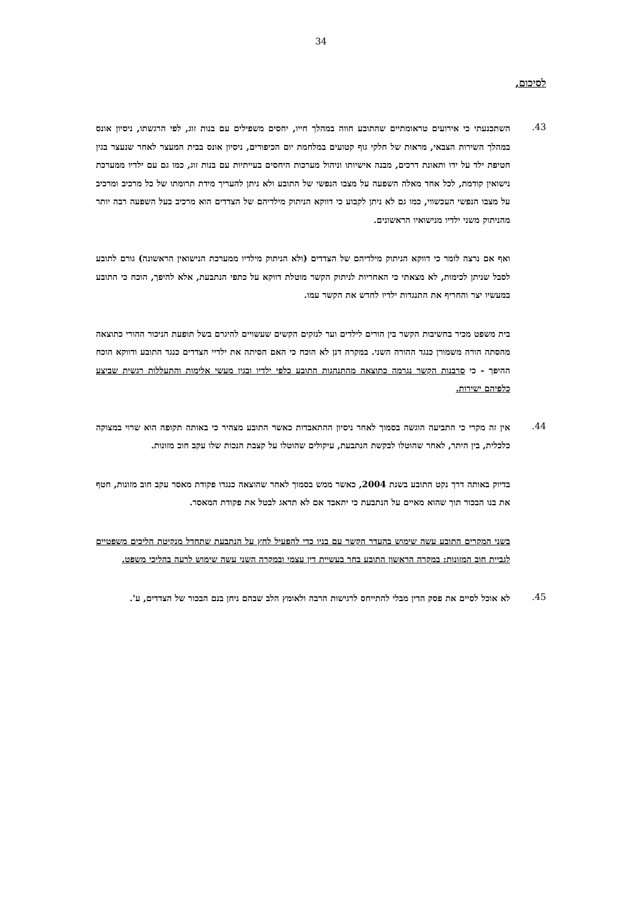34
לסיכום,
43.
השתכנעתי כי אירועים טראומתיים שהתובע חווה במהלך חייו, יחסים משפילים עם בנות זוג, לפי הרגשתו, ניסיון אונס במהלך השירות הצבאי, מראות של חלקי גוף קטועים במלחמת יום הכיפורים, ניסיון אונס בבית המעצר לאחר שנעצר בגין חטיפת ילד על ידו ותאונת דרכים, מבנה אישיותו וניהול מערכות היחסים בעייתיות עם בנות זוג, כמו גם עם ילדיו ממערכת נישואין קודמת, לכל אחד מאלה השפעה על מצבו הנפשי של התובע ולא ניתן להעריך מידת תרומתו של כל מרכיב ומרכיב על מצבו הנפשי העכשווי, כמו גם לא ניתן לקבוע כי דווקא הניתוק מילדיהם של הצדדים הוא מרכיב בעל השפעה רבה יותר מהניתוק משני ילדיו מנישואיו הראשונים.
ואף אם נרצה לומר כי דווקא הניתוק מילדיהם של הצדדים (ולא הניתוק מילדיו ממערכת הנישואין הראשונה) גורם לתובע לסבל שניתן לכימות, לא מצאתי כי האחריות לניתוק הקשר מוטלת דווקא על כתפי הנתבעת, אלא להיפך, הוכח כי התובע במעשיו יצר והחריף את התנגדות ילדיו לחדש את הקשר עמו.
בית משפט מכיר בחשיבות הקשר בין הורים לילדים וער לנזקים הקשים שעשויים להיגרם בשל תופעת הניכור ההורי כתוצאה מהסתה הורה משמורן כנגד ההורה השני. במקרה דנן לא הוכח כי האם הסיתה את ילדיי הצדדים כנגד התובע ודווקא הוכח ההיפך - כי סרבנות הקשר נגרמה כתוצאה מהתנהגות התובע כלפי ילדיו ובגין מעשי אלימות והתעללות רגשית שביצע כלפיהם ישירות.
44.
אין זה מקרי כי התביעה הוגשה בסמוך לאחר ניסיון ההתאבדות כאשר התובע מצהיר כי באותה תקופה הוא שרוי במצוקה כלכלית, בין היתר, לאחר שהוטלו לבקשת הנתבעת, עיקולים שהוטלו על קצבת הנכות שלו עקב חוב מזונות.
בדיוק באותה דרך נקט התובע בשנת 2004, כאשר ממש בסמוך לאחר שהוצאה כנגדו פקודת מאסר עקב חוב מזונות, חטף את בנו הבכור תוך שהוא מאיים על הנתבעת כי יתאבד אם לא תדאג לבטל את פקודת המאסר.
בשני המקרים התובע עשה שימוש בהעדר הקשר עם בניו כדי להפעיל לחץ על הנתבעת שתחדל מנקיטת הליכים משפטיים לגביית חוב המזונות: במקרה הראשון התובע בחר בעשיית דין עצמי ובמקרה השני עשה שימוש לרעה בהליכי משפט.
45.
לא אוכל לסיים את פסק הדין מבלי להתייחס לרגישות הרבה ולאומץ הלב שבהם ניחן בנם הבכור של הצדדים, ע'.